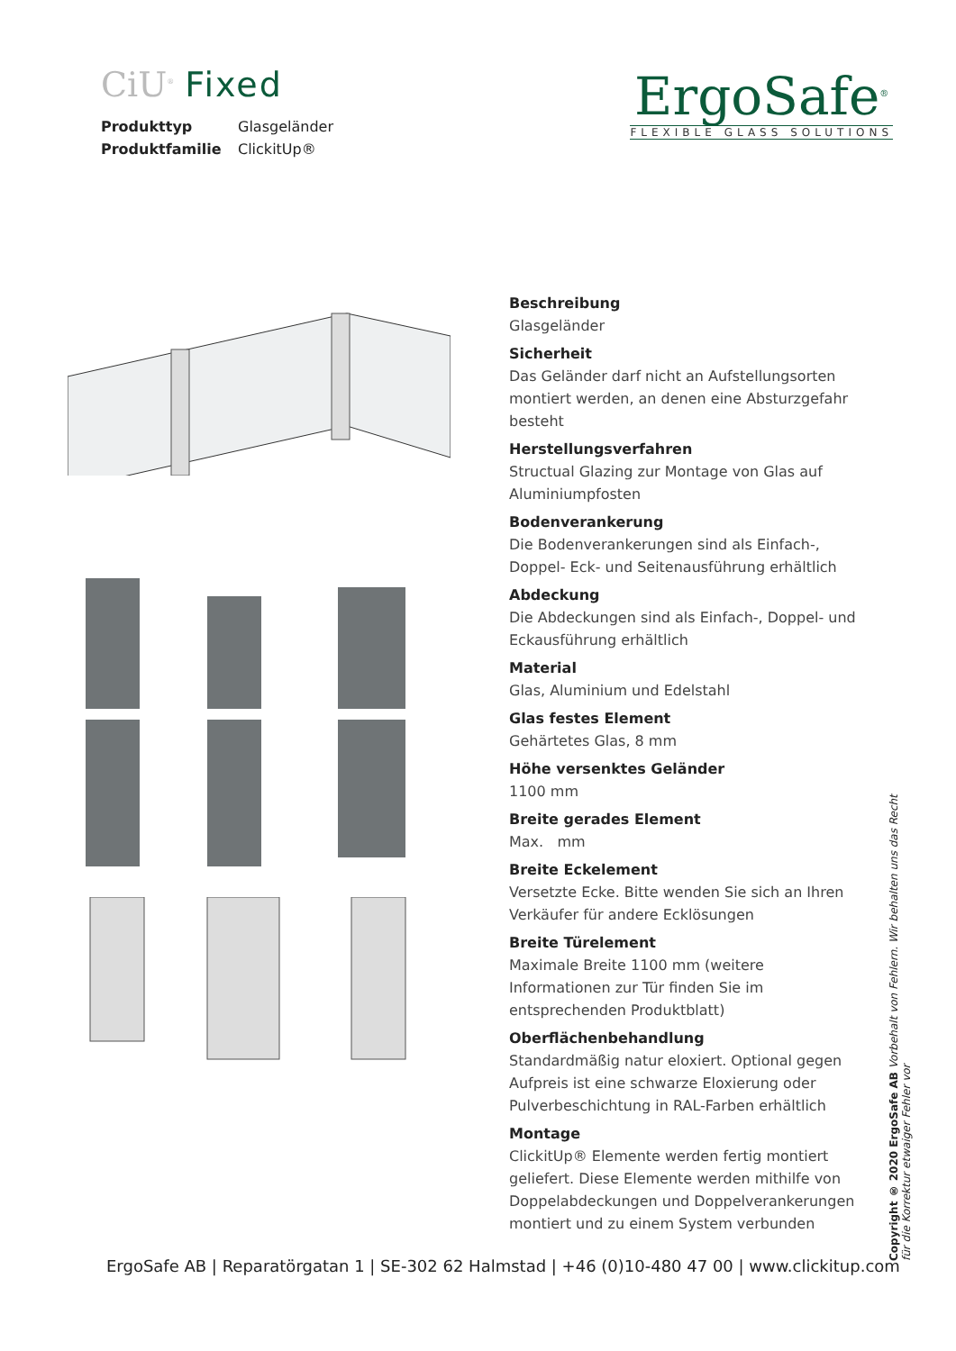CiU<sup>®</sup> Fixed
Produkttyp Glasgeländer
Produktfamilie ClickitUp®
ErgoSafe<sup>®</sup>
FLEXIBLE GLASS SOLUTIONS
Beschreibung
Glasgeländer
Sicherheit
Das Geländer darf nicht an Aufstellungsorten montiert werden, an denen eine Absturzgefahr besteht
Herstellungsverfahren
Structual Glazing zur Montage von Glas auf Aluminiumpfosten
Bodenverankerung
Die Bodenverankerungen sind als Einfach-, Doppel- Eck- und Seitenausführung erhältlich
Abdeckung
Die Abdeckungen sind als Einfach-, Doppel- und Eckausführung erhältlich
Material
Glas, Aluminium und Edelstahl
Glas festes Element
Gehärtetes Glas, 8 mm
Höhe versenktes Geländer
1100 mm
Breite gerades Element
Max. mm
Breite Eckelement
Versetzte Ecke. Bitte wenden Sie sich an Ihren Verkäufer für andere Ecklösungen
Breite Türelement
Maximale Breite 1100 mm (weitere Informationen zur Tür finden Sie im entsprechenden Produktblatt)
Oberflächenbehandlung
Standardmäßig natur eloxiert. Optional gegen Aufpreis ist eine schwarze Eloxierung oder Pulverbeschichtung in RAL-Farben erhältlich
Montage
ClickitUp® Elemente werden fertig montiert geliefert. Diese Elemente werden mithilfe von Doppelabdeckungen und Doppelverankerungen montiert und zu einem System verbunden
ErgoSafe AB | Reparatörgatan 1 | SE-302 62 Halmstad | +46 (0)10-480 47 00 | www.clickitup.com
Copyright ® 2020 ErgoSafe AB Vorbehalt von Fehlern. Wir behalten uns das Recht für die Korrektur etwaiger Fehler vor